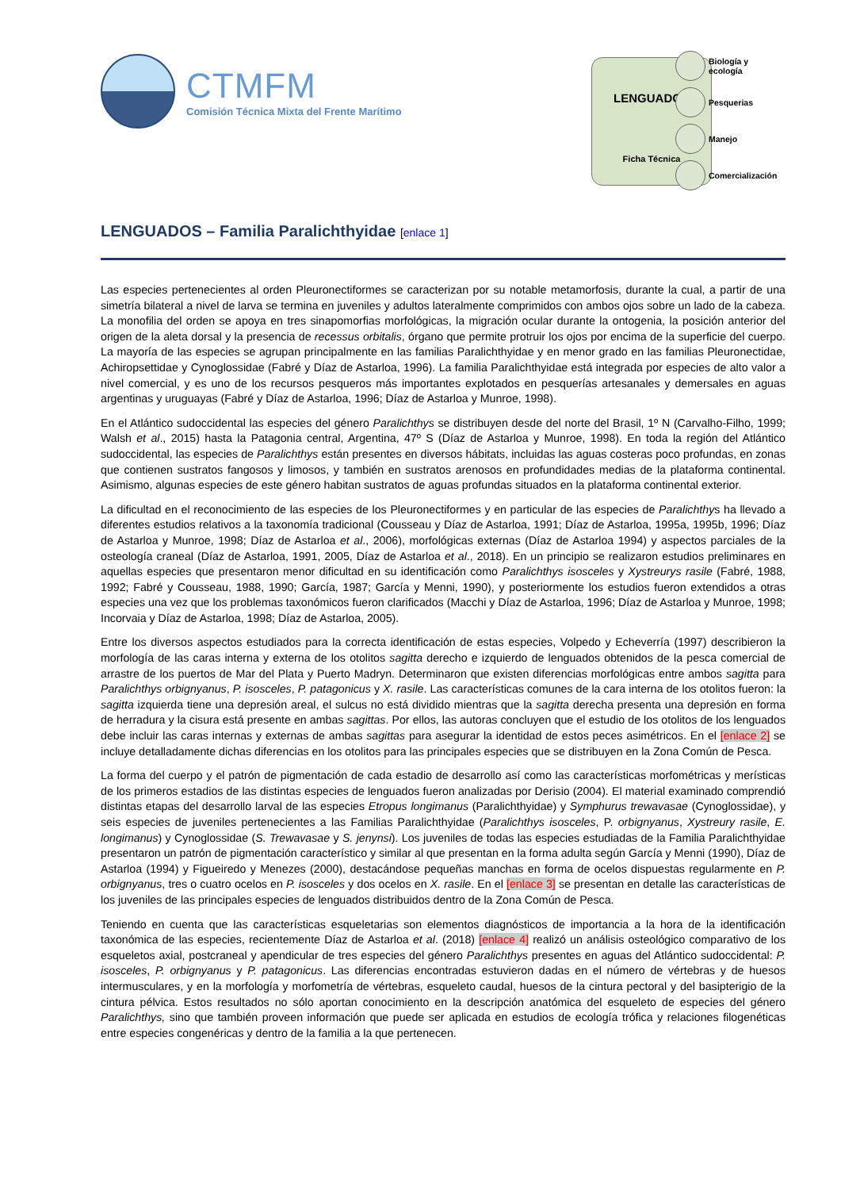CTMFM
Comisión Técnica Mixta del Frente Marítimo
LENGUADOS
Ficha Técnica
Biología y
ecología
Pesquerias
Manejo
Comercialización
LENGUADOS – Familia Paralichthyidae [enlace 1]
Las especies pertenecientes al orden Pleuronectiformes se caracterizan por su notable metamorfosis, durante la cual, a partir de una simetría bilateral a nivel de larva se termina en juveniles y adultos lateralmente comprimidos con ambos ojos sobre un lado de la cabeza. La monofilia del orden se apoya en tres sinapomorfias morfológicas, la migración ocular durante la ontogenia, la posición anterior del origen de la aleta dorsal y la presencia de recessus orbitalis, órgano que permite protruir los ojos por encima de la superficie del cuerpo. La mayoría de las especies se agrupan principalmente en las familias Paralichthyidae y en menor grado en las familias Pleuronectidae, Achiropsettidae y Cynoglossidae (Fabré y Díaz de Astarloa, 1996). La familia Paralichthyidae está integrada por especies de alto valor a nivel comercial, y es uno de los recursos pesqueros más importantes explotados en pesquerías artesanales y demersales en aguas argentinas y uruguayas (Fabré y Díaz de Astarloa, 1996; Díaz de Astarloa y Munroe, 1998).
En el Atlántico sudoccidental las especies del género Paralichthys se distribuyen desde del norte del Brasil, 1º N (Carvalho-Filho, 1999; Walsh et al., 2015) hasta la Patagonia central, Argentina, 47º S (Díaz de Astarloa y Munroe, 1998). En toda la región del Atlántico sudoccidental, las especies de Paralichthys están presentes en diversos hábitats, incluidas las aguas costeras poco profundas, en zonas que contienen sustratos fangosos y limosos, y también en sustratos arenosos en profundidades medias de la plataforma continental. Asimismo, algunas especies de este género habitan sustratos de aguas profundas situados en la plataforma continental exterior.
La dificultad en el reconocimiento de las especies de los Pleuronectiformes y en particular de las especies de Paralichthys ha llevado a diferentes estudios relativos a la taxonomía tradicional (Cousseau y Díaz de Astarloa, 1991; Díaz de Astarloa, 1995a, 1995b, 1996; Díaz de Astarloa y Munroe, 1998; Díaz de Astarloa et al., 2006), morfológicas externas (Díaz de Astarloa 1994) y aspectos parciales de la osteología craneal (Díaz de Astarloa, 1991, 2005, Díaz de Astarloa et al., 2018). En un principio se realizaron estudios preliminares en aquellas especies que presentaron menor dificultad en su identificación como Paralichthys isosceles y Xystreurys rasile (Fabré, 1988, 1992; Fabré y Cousseau, 1988, 1990; García, 1987; García y Menni, 1990), y posteriormente los estudios fueron extendidos a otras especies una vez que los problemas taxonómicos fueron clarificados (Macchi y Díaz de Astarloa, 1996; Díaz de Astarloa y Munroe, 1998; Incorvaia y Díaz de Astarloa, 1998; Díaz de Astarloa, 2005).
Entre los diversos aspectos estudiados para la correcta identificación de estas especies, Volpedo y Echeverría (1997) describieron la morfología de las caras interna y externa de los otolitos sagitta derecho e izquierdo de lenguados obtenidos de la pesca comercial de arrastre de los puertos de Mar del Plata y Puerto Madryn. Determinaron que existen diferencias morfológicas entre ambos sagitta para Paralichthys orbignyanus, P. isosceles, P. patagonicus y X. rasile. Las características comunes de la cara interna de los otolitos fueron: la sagitta izquierda tiene una depresión areal, el sulcus no está dividido mientras que la sagitta derecha presenta una depresión en forma de herradura y la cisura está presente en ambas sagittas. Por ellos, las autoras concluyen que el estudio de los otolitos de los lenguados debe incluir las caras internas y externas de ambas sagittas para asegurar la identidad de estos peces asimétricos. En el [enlace 2] se incluye detalladamente dichas diferencias en los otolitos para las principales especies que se distribuyen en la Zona Común de Pesca.
La forma del cuerpo y el patrón de pigmentación de cada estadio de desarrollo así como las características morfométricas y merísticas de los primeros estadios de las distintas especies de lenguados fueron analizadas por Derisio (2004). El material examinado comprendió distintas etapas del desarrollo larval de las especies Etropus longimanus (Paralichthyidae) y Symphurus trewavasae (Cynoglossidae), y seis especies de juveniles pertenecientes a las Familias Paralichthyidae (Paralichthys isosceles, P. orbignyanus, Xystreury rasile, E. longimanus) y Cynoglossidae (S. Trewavasae y S. jenynsi). Los juveniles de todas las especies estudiadas de la Familia Paralichthyidae presentaron un patrón de pigmentación característico y similar al que presentan en la forma adulta según García y Menni (1990), Díaz de Astarloa (1994) y Figueiredo y Menezes (2000), destacándose pequeñas manchas en forma de ocelos dispuestas regularmente en P. orbignyanus, tres o cuatro ocelos en P. isosceles y dos ocelos en X. rasile. En el [enlace 3] se presentan en detalle las características de los juveniles de las principales especies de lenguados distribuidos dentro de la Zona Común de Pesca.
Teniendo en cuenta que las características esqueletarias son elementos diagnósticos de importancia a la hora de la identificación taxonómica de las especies, recientemente Díaz de Astarloa et al. (2018) [enlace 4] realizó un análisis osteológico comparativo de los esqueletos axial, postcraneal y apendicular de tres especies del género Paralichthys presentes en aguas del Atlántico sudoccidental: P. isosceles, P. orbignyanus y P. patagonicus. Las diferencias encontradas estuvieron dadas en el número de vértebras y de huesos intermusculares, y en la morfología y morfometría de vértebras, esqueleto caudal, huesos de la cintura pectoral y del basipterigio de la cintura pélvica. Estos resultados no sólo aportan conocimiento en la descripción anatómica del esqueleto de especies del género Paralichthys, sino que también proveen información que puede ser aplicada en estudios de ecología trófica y relaciones filogenéticas entre especies congenéricas y dentro de la familia a la que pertenecen.